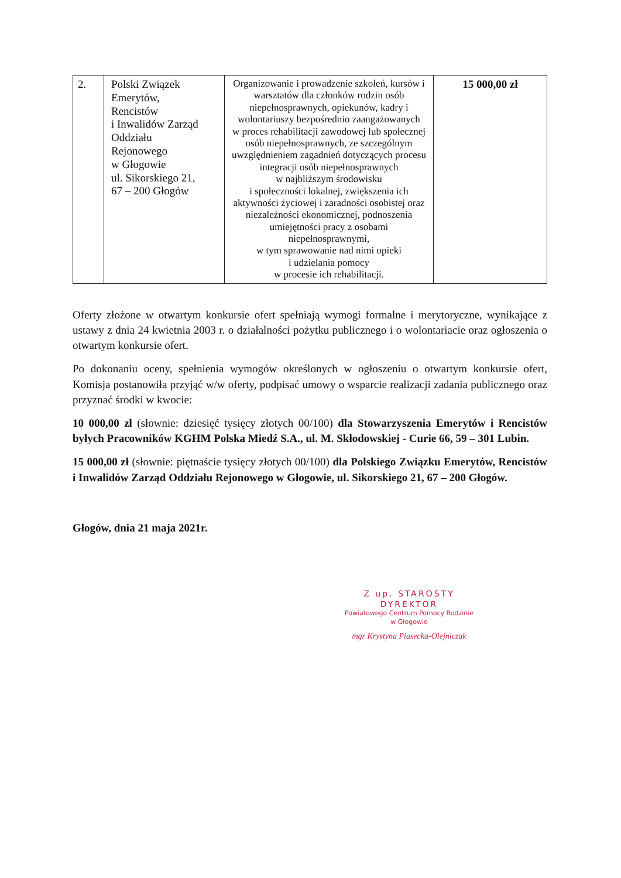| 2. | Polski Związek Emerytów, Rencistów i Inwalidów Zarząd Oddziału Rejonowego w Głogowie ul. Sikorskiego 21, 67 – 200 Głogów | Organizowanie i prowadzenie szkoleń, kursów i warsztatów dla członków rodzin osób niepełnosprawnych, opiekunów, kadry i wolontariuszy bezpośrednio zaangażowanych w proces rehabilitacji zawodowej lub społecznej osób niepełnosprawnych, ze szczególnym uwzględnieniem zagadnień dotyczących procesu integracji osób niepełnosprawnych w najbliższym środowisku i społeczności lokalnej, zwiększenia ich aktywności życiowej i zaradności osobistej oraz niezależności ekonomicznej, podnoszenia umiejętności pracy z osobami niepełnosprawnymi, w tym sprawowanie nad nimi opieki i udzielania pomocy w procesie ich rehabilitacji. | 15 000,00 zł |
Oferty złożone w otwartym konkursie ofert spełniają wymogi formalne i merytoryczne, wynikające z ustawy z dnia 24 kwietnia 2003 r. o działalności pożytku publicznego i o wolontariacie oraz ogłoszenia o otwartym konkursie ofert.
Po dokonaniu oceny, spełnienia wymogów określonych w ogłoszeniu o otwartym konkursie ofert, Komisja postanowiła przyjąć w/w oferty, podpisać umowy o wsparcie realizacji zadania publicznego oraz przyznać środki w kwocie:
10 000,00 zł (słownie: dziesięć tysięcy złotych 00/100) dla Stowarzyszenia Emerytów i Rencistów byłych Pracowników KGHM Polska Miedź S.A., ul. M. Skłodowskiej - Curie 66, 59 – 301 Lubin.
15 000,00 zł (słownie: piętnaście tysięcy złotych 00/100) dla Polskiego Związku Emerytów, Rencistów i Inwalidów Zarząd Oddziału Rejonowego w Głogowie, ul. Sikorskiego 21, 67 – 200 Głogów.
Głogów, dnia 21 maja 2021r.
Z up. STAROSTY
DYREKTOR
Powiatowego Centrum Pomocy Rodzinie
w Głogowie
mgr Krystyna Piasecka-Olejniczak